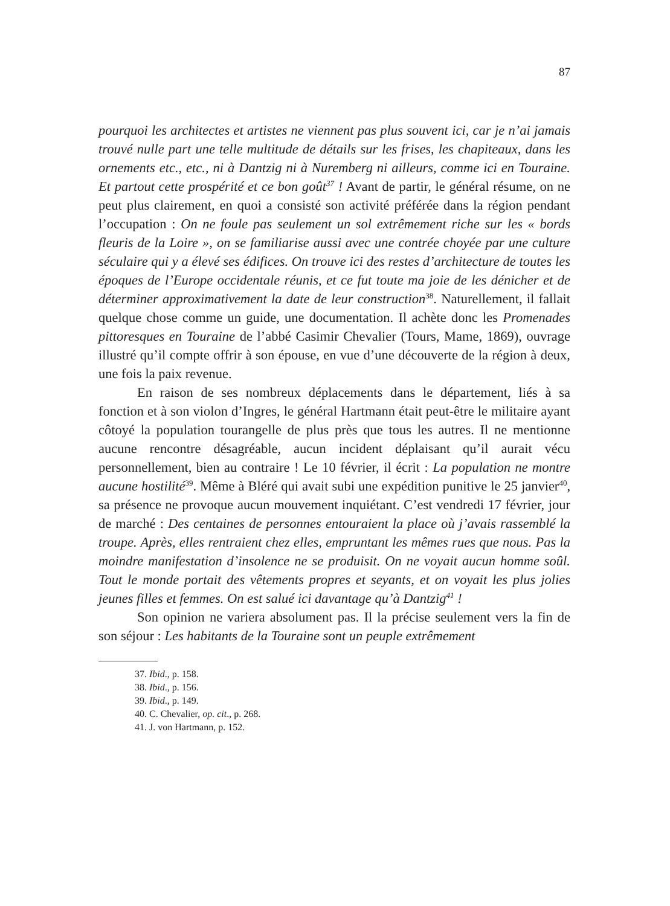87
pourquoi les architectes et artistes ne viennent pas plus souvent ici, car je n’ai jamais trouvé nulle part une telle multitude de détails sur les frises, les chapiteaux, dans les ornements etc., etc., ni à Dantzig ni à Nuremberg ni ailleurs, comme ici en Touraine. Et partout cette prospérité et ce bon goût<sup>37</sup> ! Avant de partir, le général résume, on ne peut plus clairement, en quoi a consisté son activité préférée dans la région pendant l’occupation : On ne foule pas seulement un sol extrêmement riche sur les « bords fleuris de la Loire », on se familiarise aussi avec une contrée choyée par une culture séculaire qui y a élevé ses édifices. On trouve ici des restes d’architecture de toutes les époques de l’Europe occidentale réunis, et ce fut toute ma joie de les dénicher et de déterminer approximativement la date de leur construction<sup>38</sup>. Naturellement, il fallait quelque chose comme un guide, une documentation. Il achète donc les Promenades pittoresques en Touraine de l’abbé Casimir Chevalier (Tours, Mame, 1869), ouvrage illustré qu’il compte offrir à son épouse, en vue d’une découverte de la région à deux, une fois la paix revenue.
En raison de ses nombreux déplacements dans le département, liés à sa fonction et à son violon d’Ingres, le général Hartmann était peut-être le militaire ayant côtoyé la population tourangelle de plus près que tous les autres. Il ne mentionne aucune rencontre désagréable, aucun incident déplaisant qu’il aurait vécu personnellement, bien au contraire ! Le 10 février, il écrit : La population ne montre aucune hostilité<sup>39</sup>. Même à Bléré qui avait subi une expédition punitive le 25 janvier<sup>40</sup>, sa présence ne provoque aucun mouvement inquiétant. C’est vendredi 17 février, jour de marché : Des centaines de personnes entouraient la place où j’avais rassemblé la troupe. Après, elles rentraient chez elles, empruntant les mêmes rues que nous. Pas la moindre manifestation d’insolence ne se produisit. On ne voyait aucun homme soûl. Tout le monde portait des vêtements propres et seyants, et on voyait les plus jolies jeunes filles et femmes. On est salué ici davantage qu’à Dantzig<sup>41</sup> !
Son opinion ne variera absolument pas. Il la précise seulement vers la fin de son séjour : Les habitants de la Touraine sont un peuple extrêmement
37. Ibid., p. 158.
38. Ibid., p. 156.
39. Ibid., p. 149.
40. C. Chevalier, op. cit., p. 268.
41. J. von Hartmann, p. 152.